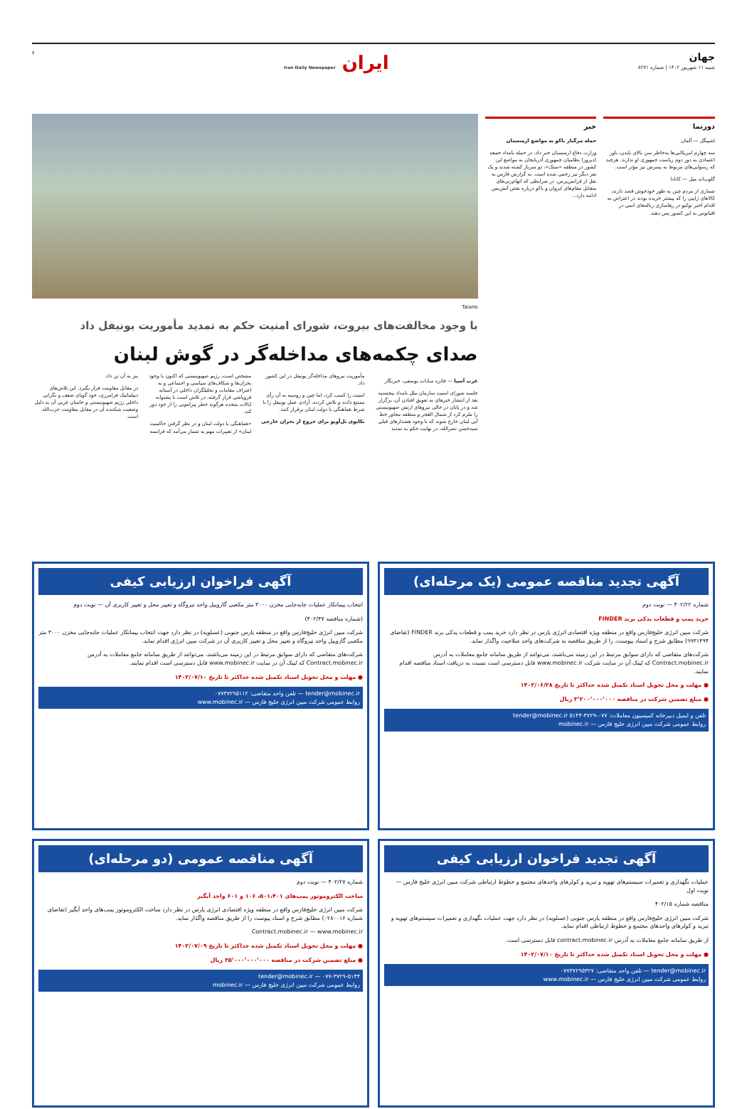جهان
شنبه ۱۱ شهریور ۱۴۰۲ | شماره ۸۲۷۱
ایران Iran Daily Newspaper
۴
دورنما
اشپیگل — آلمان
سه چهارم امریکایی‌ها به‌خاطر سن بالای بایدن، باور اعتمادی به دور دوم ریاست جمهوری او ندارند. هرچند که رسوایی‌های مربوط به پسرش نیز مؤثر است.
گلوب‌اند میل — کانادا
شماری از مردم چین به طور خودجوش قصد دارند، کالاهای ژاپنی را که پیشتر خریده بودند در اعتراض به اقدام اخیر توکیو در رهاسازی زباله‌های اتمی در اقیانوس به این کشور پس دهند.
خبر
حمله مرگبار باکو به مواضع ارمنستان
وزارت دفاع ارمنستان خبر داد، در حمله بامداد جمعه (دیروز) نظامیان جمهوری آذربایجان به مواضع این کشور در منطقه «ستک»، دو سرباز کشته شدند و یک نفر دیگر نیز زخمی شده است. به گزارش فارس به نقل از فرانس‌پرس، در شرایطی که اتهام‌زنی‌های متقابل مقام‌های ایروان و باکو درباره نقض آتش‌بس ادامه دارد...
Taiano
با وجود مخالفت‌های بیروت، شورای امنیت حکم به تمدید مأموریت یونیفل داد
صدای چکمه‌های مداخله‌گر در گوش لبنان
غرب آسیا — فائزه سادات یوسفی، خبرنگار
جلسه شورای امنیت سازمان ملل بامداد پنجشنبه بعد از انتشار خبرهای به تعویق افتادن آن، برگزار شد و در پایان در حالی نیروهای ارتش صهیونیستی را ملزم کرد از شمال الغجر و منطقه مجاور خط آبی لبنان خارج شوند که با وجود هشدارهای قبلی سیدحسن نصرالله، در نهایت حکم به تمدید مأموریت نیروهای مداخله‌گر یونیفل در این کشور داد.
امنیت را کسب کرد، اما چین و روسیه به آن رأی ممتنع دادند و تلاش کردند، آزادی عمل یونیفل را با شرط هماهنگی با دولت لبنان برقرار کنند.
تکاپوی تل‌آویو برای خروج از بحران خارجی
مشخص است، رژیم صهیونیستی که اکنون با وجود بحران‌ها و شکاف‌های سیاسی و اجتماعی و به اعتراف مقامات و تحلیلگران داخلی در آستانه فروپاشی قرار گرفته، در تلاش است با پشتوانه ایالات متحده هرگونه خطر پیرامونی را از خود دور کند.
«هماهنگی با دولت لبنان و در نظر گرفتن حاکمیت لبنان» از تغییرات مهم به شمار می‌آمد که فرانسه نیز به آن تن داد.
در مقابل مقاومت قرار بگیرد. این تلاش‌های دیپلماتیک فرامرزی، خود گویای ضعف و نگرانی داخلی رژیم صهیونیستی و حامیان غربی آن به دلیل وضعیت شکننده آن در مقابل مقاومت حزب‌الله است.
آگهی تجدید مناقصه عمومی (یک مرحله‌ای)
شماره ۴۰۲/۲۲ — نوبت دوم
خرید پمپ و قطعات یدکی برند FINDER
شرکت مبین انرژی خلیج‌فارس واقع در منطقه ویژه اقتصادی انرژی پارس در نظر دارد خرید پمپ و قطعات یدکی برند FINDER (تقاضای ۹۹۳۱۴۹۴) مطابق شرح و اسناد پیوست، را از طریق مناقصه به شرکت‌های واجد صلاحیت واگذار نماید.
شرکت‌های متقاضی که دارای سوابق مرتبط در این زمینه می‌باشند، می‌توانند از طریق سامانه جامع معاملات به آدرس Contract.mobinec.ir که لینک آن در سایت شرکت www.mobinec.ir قابل دسترسی است نسبت به دریافت اسناد مناقصه اقدام نمایند.
● مهلت و محل تحویل اسناد تکمیل شده حداکثر تا تاریخ ۱۴۰۲/۰۶/۲۸
● مبلغ تضمین شرکت در مناقصه ۳٬۲۰۰٬۰۰۰٬۰۰۰ ریال
تلفن و ایمیل دبیرخانه کمیسیون معاملات: ۰۷۷-۳۷۲۹-۵۱۴۴ tender@mobinec.ir
روابط عمومی شرکت مبین انرژی خلیج فارس — mobinec.ir
آگهی فراخوان ارزیابی کیفی
انتخاب پیمانکار عملیات جابه‌جایی مخزن ۳۰۰۰ متر مکعبی گازوییل واحد نیروگاه و تغییر محل و تغییر کاربری آن — نوبت دوم
(شماره مناقصه ۴۰۲/۳۷)
شرکت مبین انرژی خلیج‌فارس واقع در منطقه پارس جنوبی (عسلویه) در نظر دارد جهت انتخاب پیمانکار عملیات جابه‌جایی مخزن ۳۰۰۰ متر مکعبی گازوییل واحد نیروگاه و تغییر محل و تغییر کاربری آن در شرکت مبین انرژی اقدام نماید.
شرکت‌های متقاضی که دارای سوابق مرتبط در این زمینه می‌باشند، می‌توانند از طریق سامانه جامع معاملات به آدرس Contract.mobinec.ir که لینک آن در سایت www.mobinec.ir قابل دسترسی است اقدام نمایند.
● مهلت و محل تحویل اسناد تکمیل شده حداکثر تا تاریخ ۱۴۰۲/۰۷/۱۰
tender@mobinec.ir — تلفن واحد متقاضی: ۰۷۷۳۷۲۹۵۱۱۲
روابط عمومی شرکت مبین انرژی خلیج فارس — www.mobinec.ir
آگهی تجدید فراخوان ارزیابی کیفی
عملیات نگهداری و تعمیرات سیستم‌های تهویه و تبرید و کولرهای واحدهای مجتمع و خطوط ارتباطی شرکت مبین انرژی خلیج فارس — نوبت اول
مناقصه شماره ۴۰۲/۱۵
شرکت مبین انرژی خلیج‌فارس واقع در منطقه پارس جنوبی (عسلویه) در نظر دارد جهت عملیات نگهداری و تعمیرات سیستم‌های تهویه و تبرید و کولرهای واحدهای مجتمع و خطوط ارتباطی اقدام نماید.
از طریق سامانه جامع معاملات به آدرس contract.mobinec.ir قابل دسترسی است.
● مهلت و محل تحویل اسناد تکمیل شده حداکثر تا تاریخ ۱۴۰۲/۰۷/۱۰
tender@mobinec.ir — تلفن واحد متقاضی: ۰۷۷۳۷۲۹۵۳۲۷
روابط عمومی شرکت مبین انرژی خلیج فارس — www.mobinec.ir
آگهی مناقصه عمومی (دو مرحله‌ای)
شماره ۴۰۲/۲۷ — نوبت دوم
ساخت الکتروموتور پمپ‌های ۵۰۱،۴۰۱، ۱۰۶ و ۶۰۱ واحد آبگیر
شرکت مبین انرژی خلیج‌فارس واقع در منطقه ویژه اقتصادی انرژی پارس در نظر دارد ساخت الکتروموتور پمپ‌های واحد آبگیر (تقاضای شماره ۰۲۸۰۰۱۶) مطابق شرح و اسناد پیوست را از طریق مناقصه واگذار نماید.
Contract.mobinec.ir — www.mobinec.ir
● مهلت و محل تحویل اسناد تکمیل شده حداکثر تا تاریخ ۱۴۰۲/۰۷/۰۹
● مبلغ تضمین شرکت در مناقصه ۲۵٬۰۰۰٬۰۰۰٬۰۰۰ ریال
tender@mobinec.ir — ۰۷۷-۳۷۲۹-۵۱۴۴
روابط عمومی شرکت مبین انرژی خلیج فارس — mobinec.ir